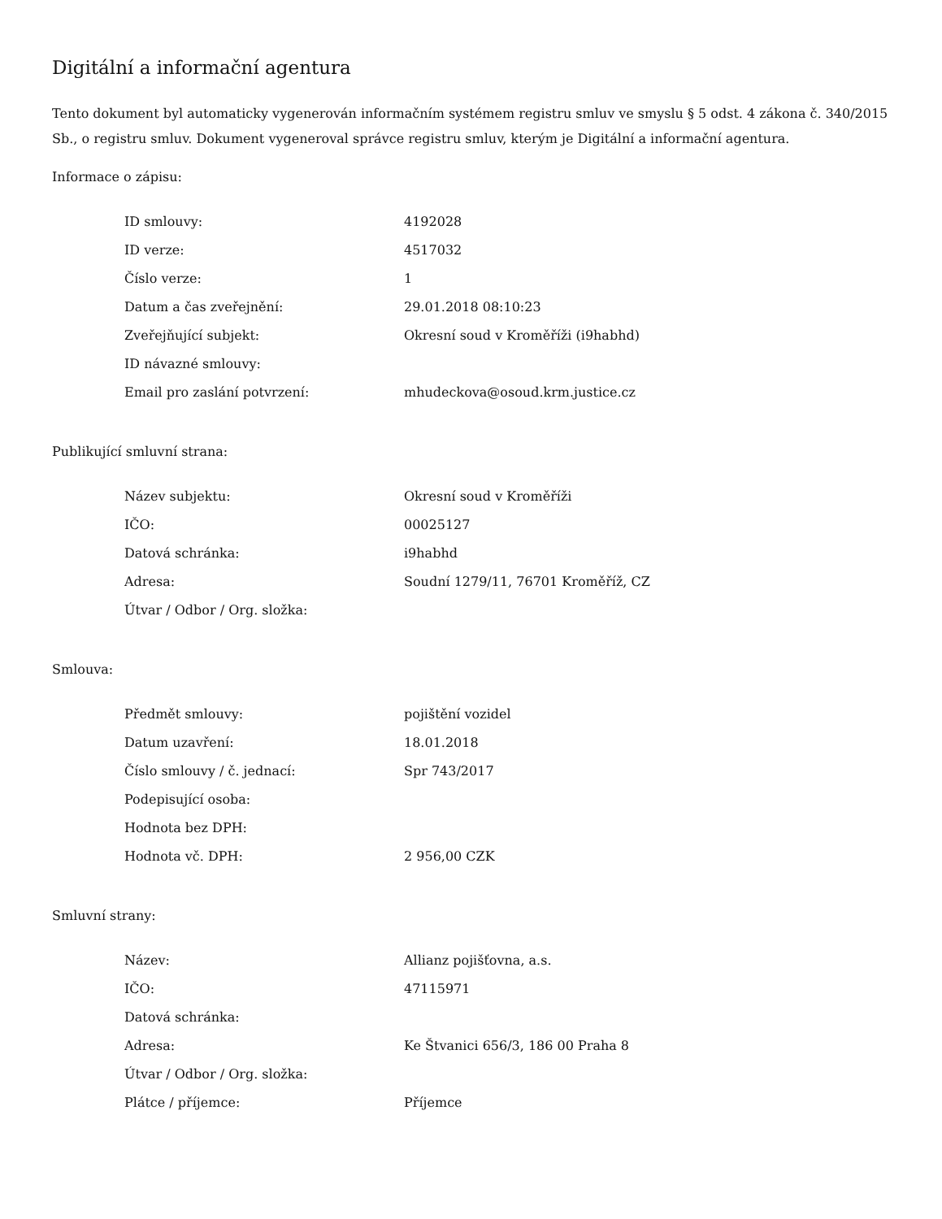Digitální a informační agentura
Tento dokument byl automaticky vygenerován informačním systémem registru smluv ve smyslu § 5 odst. 4 zákona č. 340/2015 Sb., o registru smluv. Dokument vygeneroval správce registru smluv, kterým je Digitální a informační agentura.
Informace o zápisu:
| ID smlouvy: | 4192028 |
| ID verze: | 4517032 |
| Číslo verze: | 1 |
| Datum a čas zveřejnění: | 29.01.2018 08:10:23 |
| Zveřejňující subjekt: | Okresní soud v Kroměříži (i9habhd) |
| ID návazné smlouvy: | |
| Email pro zaslání potvrzení: | mhudeckova@osoud.krm.justice.cz |
Publikující smluvní strana:
| Název subjektu: | Okresní soud v Kroměříži |
| IČO: | 00025127 |
| Datová schránka: | i9habhd |
| Adresa: | Soudní 1279/11, 76701 Kroměříž, CZ |
| Útvar / Odbor / Org. složka: | |
Smlouva:
| Předmět smlouvy: | pojištění vozidel |
| Datum uzavření: | 18.01.2018 |
| Číslo smlouvy / č. jednací: | Spr 743/2017 |
| Podepisující osoba: | |
| Hodnota bez DPH: | |
| Hodnota vč. DPH: | 2 956,00 CZK |
Smluvní strany:
| Název: | Allianz pojišťovna, a.s. |
| IČO: | 47115971 |
| Datová schránka: | |
| Adresa: | Ke Štvanici 656/3, 186 00 Praha 8 |
| Útvar / Odbor / Org. složka: | |
| Plátce / příjemce: | Příjemce |